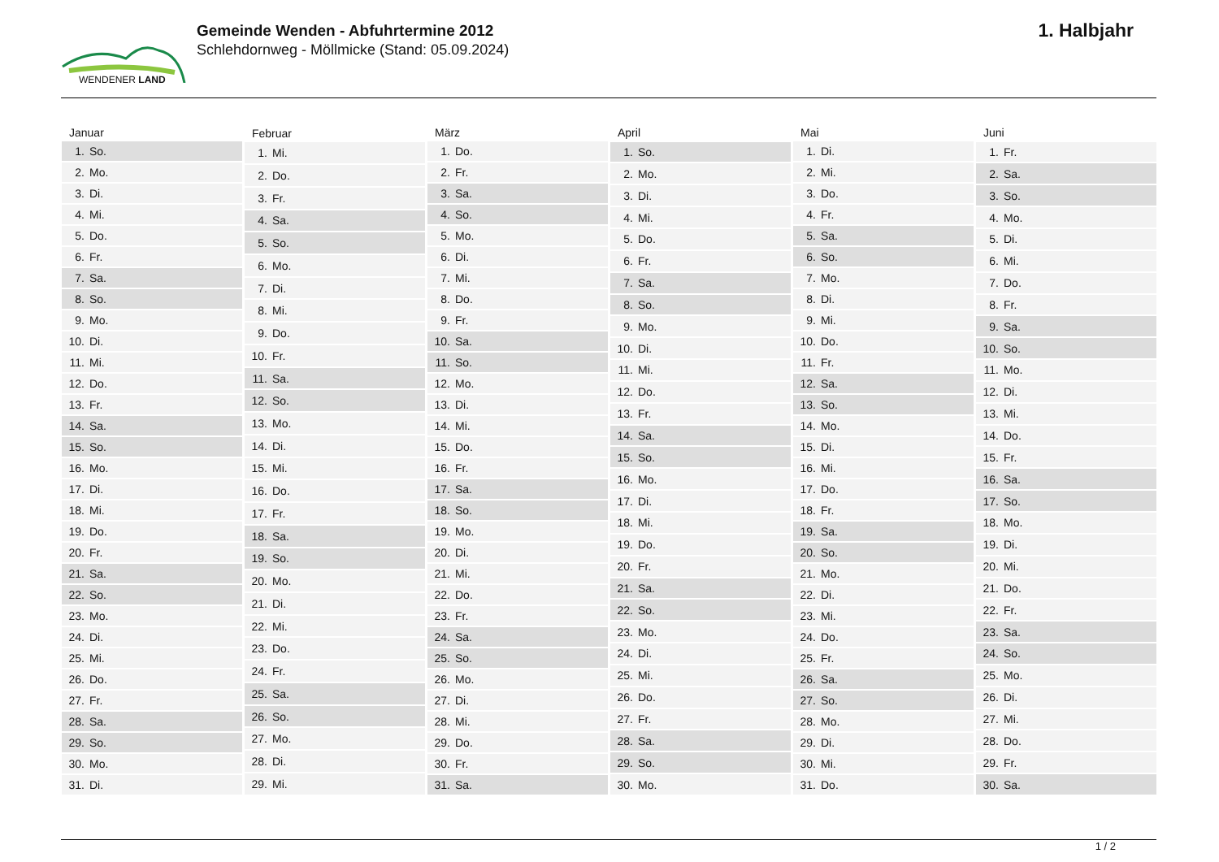WENDENER LAND
Gemeinde Wenden - Abfuhrtermine 2012
Schlehdornweg - Möllmicke (Stand: 05.09.2024)
1. Halbjahr
| Januar | |
| --- | --- |
| 1. | So. |
| 2. | Mo. |
| 3. | Di. |
| 4. | Mi. |
| 5. | Do. |
| 6. | Fr. |
| 7. | Sa. |
| 8. | So. |
| 9. | Mo. |
| 10. | Di. |
| 11. | Mi. |
| 12. | Do. |
| 13. | Fr. |
| 14. | Sa. |
| 15. | So. |
| 16. | Mo. |
| 17. | Di. |
| 18. | Mi. |
| 19. | Do. |
| 20. | Fr. |
| 21. | Sa. |
| 22. | So. |
| 23. | Mo. |
| 24. | Di. |
| 25. | Mi. |
| 26. | Do. |
| 27. | Fr. |
| 28. | Sa. |
| 29. | So. |
| 30. | Mo. |
| 31. | Di. |
| Februar | |
| --- | --- |
| 1. | Mi. |
| 2. | Do. |
| 3. | Fr. |
| 4. | Sa. |
| 5. | So. |
| 6. | Mo. |
| 7. | Di. |
| 8. | Mi. |
| 9. | Do. |
| 10. | Fr. |
| 11. | Sa. |
| 12. | So. |
| 13. | Mo. |
| 14. | Di. |
| 15. | Mi. |
| 16. | Do. |
| 17. | Fr. |
| 18. | Sa. |
| 19. | So. |
| 20. | Mo. |
| 21. | Di. |
| 22. | Mi. |
| 23. | Do. |
| 24. | Fr. |
| 25. | Sa. |
| 26. | So. |
| 27. | Mo. |
| 28. | Di. |
| 29. | Mi. |
| März | |
| --- | --- |
| 1. | Do. |
| 2. | Fr. |
| 3. | Sa. |
| 4. | So. |
| 5. | Mo. |
| 6. | Di. |
| 7. | Mi. |
| 8. | Do. |
| 9. | Fr. |
| 10. | Sa. |
| 11. | So. |
| 12. | Mo. |
| 13. | Di. |
| 14. | Mi. |
| 15. | Do. |
| 16. | Fr. |
| 17. | Sa. |
| 18. | So. |
| 19. | Mo. |
| 20. | Di. |
| 21. | Mi. |
| 22. | Do. |
| 23. | Fr. |
| 24. | Sa. |
| 25. | So. |
| 26. | Mo. |
| 27. | Di. |
| 28. | Mi. |
| 29. | Do. |
| 30. | Fr. |
| 31. | Sa. |
| April | |
| --- | --- |
| 1. | So. |
| 2. | Mo. |
| 3. | Di. |
| 4. | Mi. |
| 5. | Do. |
| 6. | Fr. |
| 7. | Sa. |
| 8. | So. |
| 9. | Mo. |
| 10. | Di. |
| 11. | Mi. |
| 12. | Do. |
| 13. | Fr. |
| 14. | Sa. |
| 15. | So. |
| 16. | Mo. |
| 17. | Di. |
| 18. | Mi. |
| 19. | Do. |
| 20. | Fr. |
| 21. | Sa. |
| 22. | So. |
| 23. | Mo. |
| 24. | Di. |
| 25. | Mi. |
| 26. | Do. |
| 27. | Fr. |
| 28. | Sa. |
| 29. | So. |
| 30. | Mo. |
| Mai | |
| --- | --- |
| 1. | Di. |
| 2. | Mi. |
| 3. | Do. |
| 4. | Fr. |
| 5. | Sa. |
| 6. | So. |
| 7. | Mo. |
| 8. | Di. |
| 9. | Mi. |
| 10. | Do. |
| 11. | Fr. |
| 12. | Sa. |
| 13. | So. |
| 14. | Mo. |
| 15. | Di. |
| 16. | Mi. |
| 17. | Do. |
| 18. | Fr. |
| 19. | Sa. |
| 20. | So. |
| 21. | Mo. |
| 22. | Di. |
| 23. | Mi. |
| 24. | Do. |
| 25. | Fr. |
| 26. | Sa. |
| 27. | So. |
| 28. | Mo. |
| 29. | Di. |
| 30. | Mi. |
| 31. | Do. |
| Juni | |
| --- | --- |
| 1. | Fr. |
| 2. | Sa. |
| 3. | So. |
| 4. | Mo. |
| 5. | Di. |
| 6. | Mi. |
| 7. | Do. |
| 8. | Fr. |
| 9. | Sa. |
| 10. | So. |
| 11. | Mo. |
| 12. | Di. |
| 13. | Mi. |
| 14. | Do. |
| 15. | Fr. |
| 16. | Sa. |
| 17. | So. |
| 18. | Mo. |
| 19. | Di. |
| 20. | Mi. |
| 21. | Do. |
| 22. | Fr. |
| 23. | Sa. |
| 24. | So. |
| 25. | Mo. |
| 26. | Di. |
| 27. | Mi. |
| 28. | Do. |
| 29. | Fr. |
| 30. | Sa. |
1 / 2